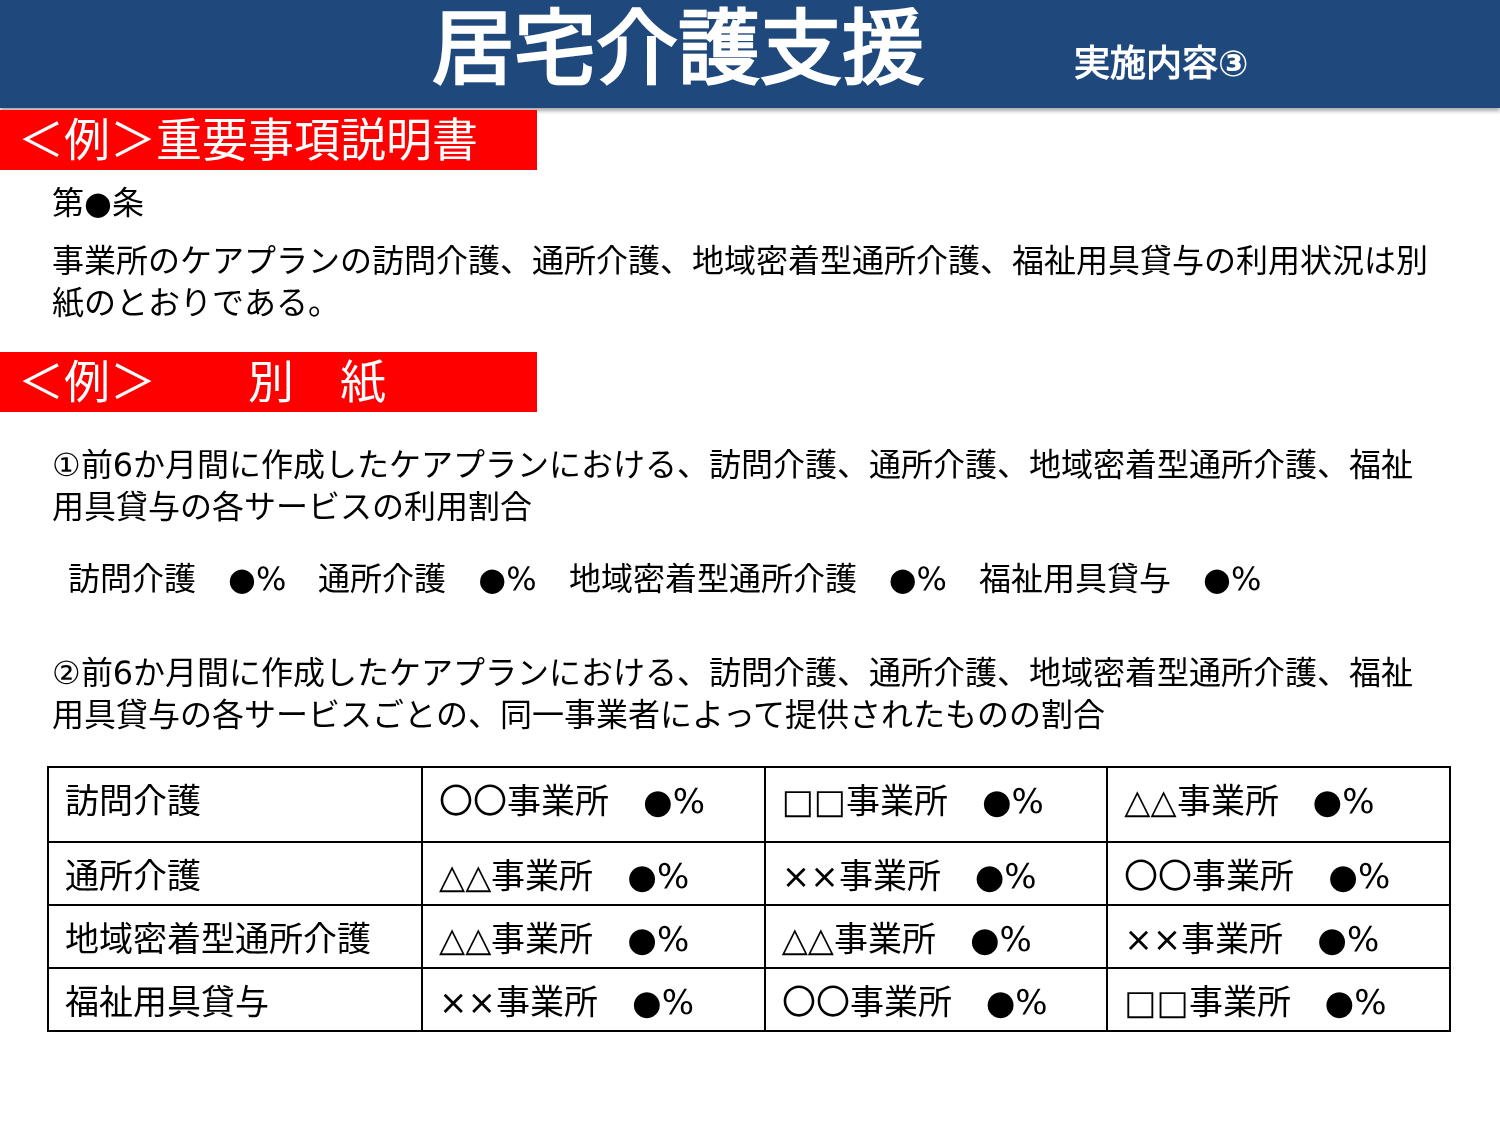居宅介護支援
実施内容③
＜例＞重要事項説明書
第●条
事業所のケアプランの訪問介護、通所介護、地域密着型通所介護、福祉用具貸与の利用状況は別紙のとおりである。
＜例＞　　別　紙
①前6か月間に作成したケアプランにおける、訪問介護、通所介護、地域密着型通所介護、福祉用具貸与の各サービスの利用割合
訪問介護　●%　通所介護　●%　地域密着型通所介護　●%　福祉用具貸与　●%
②前6か月間に作成したケアプランにおける、訪問介護、通所介護、地域密着型通所介護、福祉用具貸与の各サービスごとの、同一事業者によって提供されたものの割合
| 訪問介護 | 〇〇事業所 ●% | □□事業所 ●% | △△事業所 ●% |
| 通所介護 | △△事業所 ●% | ××事業所 ●% | 〇〇事業所 ●% |
| 地域密着型通所介護 | △△事業所 ●% | △△事業所 ●% | ××事業所 ●% |
| 福祉用具貸与 | ××事業所 ●% | 〇〇事業所 ●% | □□事業所 ●% |